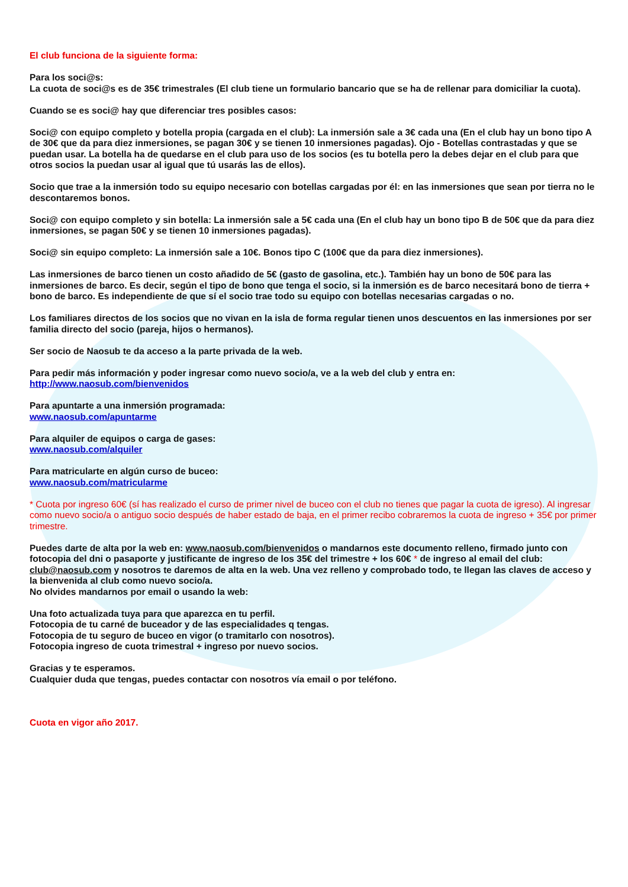El club funciona de la siguiente forma:
Para los soci@s:
La cuota de soci@s es de 35€ trimestrales (El club tiene un formulario bancario que se ha de rellenar para domiciliar la cuota).
Cuando se es soci@ hay que diferenciar tres posibles casos:
Soci@ con equipo completo y botella propia (cargada en el club): La inmersión sale a 3€ cada una (En el club hay un bono tipo A de 30€ que da para diez inmersiones, se pagan 30€ y se tienen 10 inmersiones pagadas). Ojo - Botellas contrastadas y que se puedan usar. La botella ha de quedarse en el club para uso de los socios (es tu botella pero la debes dejar en el club para que otros socios la puedan usar al igual que tú usarás las de ellos).
Socio que trae a la inmersión todo su equipo necesario con botellas cargadas por él: en las inmersiones que sean por tierra no le descontaremos bonos.
Soci@ con equipo completo y sin botella: La inmersión sale a 5€ cada una (En el club hay un bono tipo B de 50€ que da para diez inmersiones, se pagan 50€ y se tienen 10 inmersiones pagadas).
Soci@ sin equipo completo: La inmersión sale a 10€. Bonos tipo C (100€ que da para diez inmersiones).
Las inmersiones de barco tienen un costo añadido de 5€ (gasto de gasolina, etc.). También hay un bono de 50€ para las inmersiones de barco. Es decir, según el tipo de bono que tenga el socio, si la inmersión es de barco necesitará bono de tierra + bono de barco. Es independiente de que sí el socio trae todo su equipo con botellas necesarias cargadas o no.
Los familiares directos de los socios que no vivan en la isla de forma regular tienen unos descuentos en las inmersiones por ser familia directo del socio (pareja, hijos o hermanos).
Ser socio de Naosub te da acceso a la parte privada de la web.
Para pedir más información y poder ingresar como nuevo socio/a, ve a la web del club y entra en:
http://www.naosub.com/bienvenidos
Para apuntarte a una inmersión programada:
www.naosub.com/apuntarme
Para alquiler de equipos o carga de gases:
www.naosub.com/alquiler
Para matricularte en algún curso de buceo:
www.naosub.com/matricularme
* Cuota por ingreso 60€ (sí has realizado el curso de primer nivel de buceo con el club no tienes que pagar la cuota de igreso). Al ingresar como nuevo socio/a o antiguo socio después de haber estado de baja, en el primer recibo cobraremos la cuota de ingreso + 35€ por primer trimestre.
Puedes darte de alta por la web en: www.naosub.com/bienvenidos o mandarnos este documento relleno, firmado junto con fotocopia del dni o pasaporte y justificante de ingreso de los 35€ del trimestre + los 60€ * de ingreso al email del club: club@naosub.com y nosotros te daremos de alta en la web. Una vez relleno y comprobado todo, te llegan las claves de acceso y la bienvenida al club como nuevo socio/a.
No olvides mandarnos por email o usando la web:
Una foto actualizada tuya para que aparezca en tu perfil.
Fotocopia de tu carné de buceador y de las especialidades q tengas.
Fotocopia de tu seguro de buceo en vigor (o tramitarlo con nosotros).
Fotocopia ingreso de cuota trimestral + ingreso por nuevo socios.
Gracias y te esperamos.
Cualquier duda que tengas, puedes contactar con nosotros vía email o por teléfono.
Cuota en vigor año 2017.